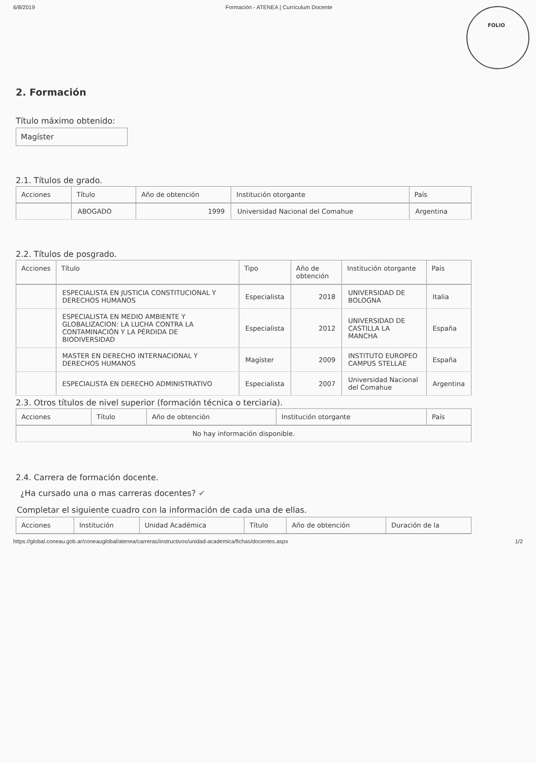6/8/2019 Formación - ATENEA | Currículum Docente
FOLIO
2. Formación
Título máximo obtenido:
Magíster
2.1. Títulos de grado.
| Acciones | Título | Año de obtención | Institución otorgante | País |
| --- | --- | --- | --- | --- |
| | ABOGADO | 1999 | Universidad Nacional del Comahue | Argentina |
2.2. Títulos de posgrado.
| Acciones | Título | Tipo | Año de obtención | Institución otorgante | País |
| --- | --- | --- | --- | --- | --- |
| | ESPECIALISTA EN JUSTICIA CONSTITUCIONAL Y DERECHOS HUMANOS | Especialista | 2018 | UNIVERSIDAD DE BOLOGNA | Italia |
| | ESPECIALISTA EN MEDIO AMBIENTE Y GLOBALIZACION: LA LUCHA CONTRA LA CONTAMINACIÓN Y LA PÉRDIDA DE BIODIVERSIDAD | Especialista | 2012 | UNIVERSIDAD DE CASTILLA LA MANCHA | España |
| | MASTER EN DERECHO INTERNACIONAL Y DERECHOS HUMANOS | Magíster | 2009 | INSTITUTO EUROPEO CAMPUS STELLAE | España |
| | ESPECIALISTA EN DERECHO ADMINISTRATIVO | Especialista | 2007 | Universidad Nacional del Comahue | Argentina |
2.3. Otros títulos de nivel superior (formación técnica o terciaria).
| Acciones | Título | Año de obtención | Institución otorgante | País |
| --- | --- | --- | --- | --- |
| No hay información disponible. | | | | |
2.4. Carrera de formación docente.
¿Ha cursado una o mas carreras docentes? ✔
Completar el siguiente cuadro con la información de cada una de ellas.
| Acciones | Institución | Unidad Académica | Título | Año de obtención | Duración de la |
| --- | --- | --- | --- | --- | --- |
https://global.coneau.gob.ar/coneauglobal/atenea/carreras/instructivos/unidad-academica/fichas/docentes.aspx 1/2